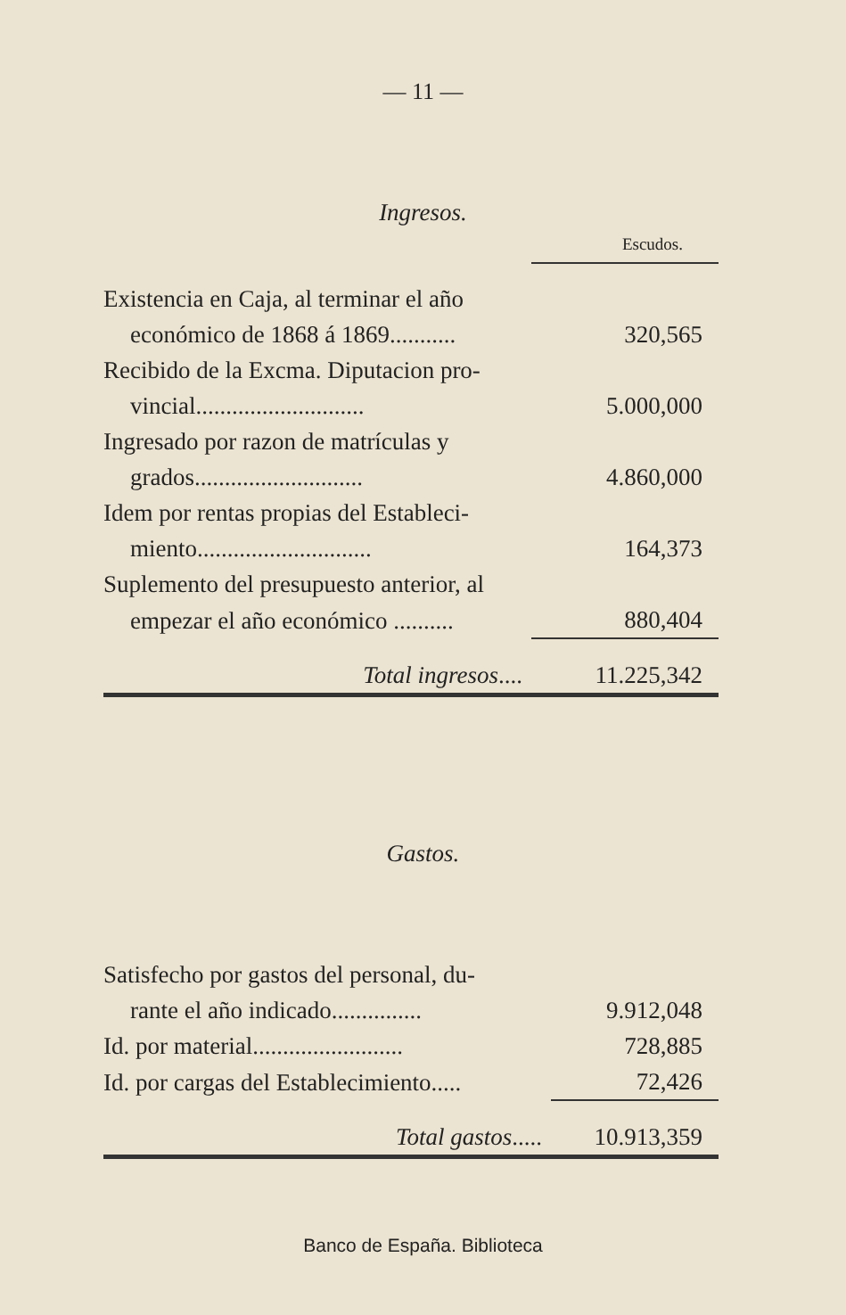— 11 —
Ingresos.
| | Escudos. |
| Existencia en Caja, al terminar el año | |
| económico de 1868 á 1869........... | 320,565 |
| Recibido de la Excma. Diputacion pro- | |
| vincial............................ | 5.000,000 |
| Ingresado por razon de matrículas y | |
| grados............................ | 4.860,000 |
| Idem por rentas propias del Estableci- | |
| miento............................. | 164,373 |
| Suplemento del presupuesto anterior, al | |
| empezar el año económico .......... | 880,404 |
| Total ingresos .... | 11.225,342 |
Gastos.
| Satisfecho por gastos del personal, du- | |
| rante el año indicado............... | 9.912,048 |
| Id. por material......................... | 728,885 |
| Id. por cargas del Establecimiento..... | 72,426 |
| Total gastos ..... | 10.913,359 |
Banco de España. Biblioteca